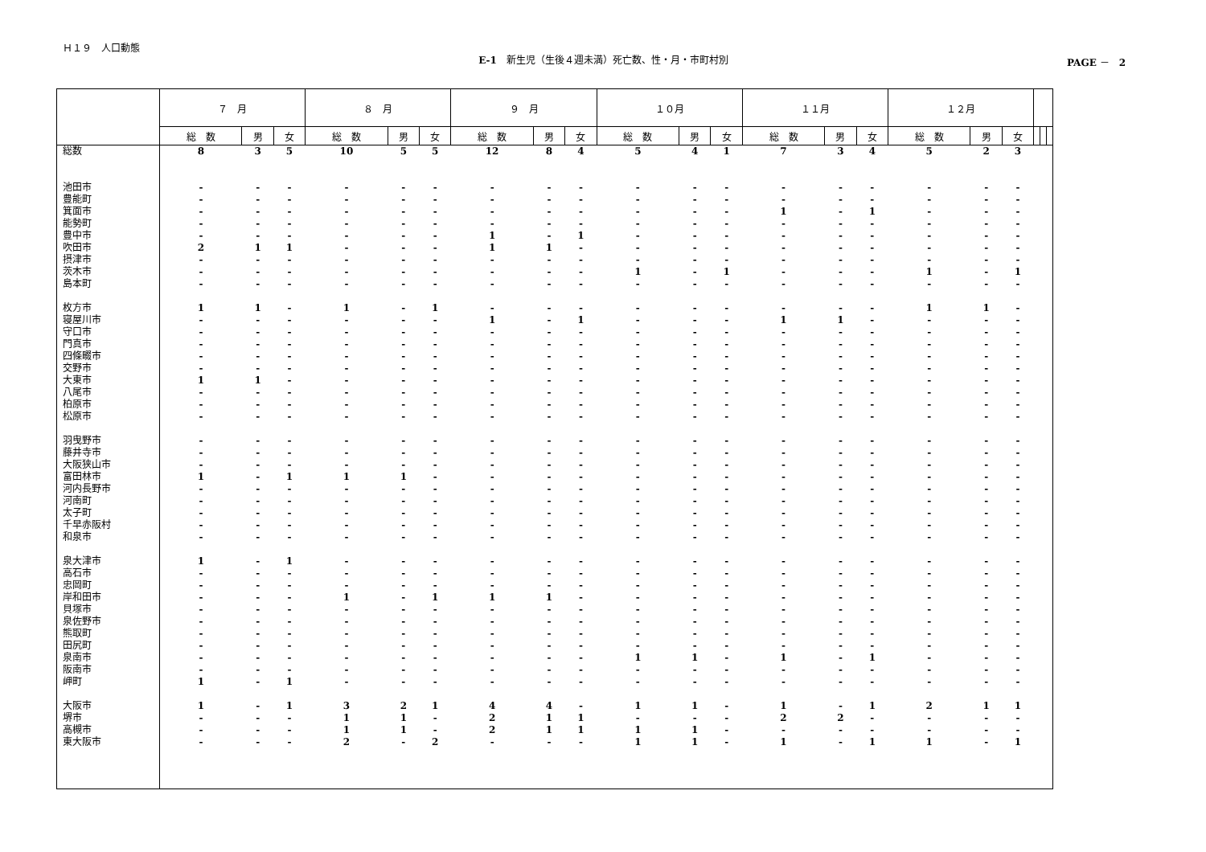Ｈ１９　人口動態
E-1　新生児（生後４週未満）死亡数、性・月・市町村別
PAGE －　2
| | ７ 月 | | | ８ 月 | | | ９ 月 | | | １０月 | | | １１月 | | | １２月 | | | | | |
| --- | --- | --- | --- | --- | --- | --- | --- | --- | --- | --- | --- | --- | --- | --- | --- | --- | --- | --- | --- | --- | --- |
| | 総 数 | 男 | 女 | 総 数 | 男 | 女 | 総 数 | 男 | 女 | 総 数 | 男 | 女 | 総 数 | 男 | 女 | 総 数 | 男 | 女 | | | |
| 総数 | 8 | 3 | 5 | 10 | 5 | 5 | 12 | 8 | 4 | 5 | 4 | 1 | 7 | 3 | 4 | 5 | 2 | 3 | | | |
| 池田市 | - | - | - | - | - | - | - | - | - | - | - | - | - | - | - | - | - | - | | | |
| 豊能町 | - | - | - | - | - | - | - | - | - | - | - | - | - | - | - | - | - | - | | | |
| 箕面市 | - | - | - | - | - | - | - | - | - | - | - | - | 1 | - | 1 | - | - | - | | | |
| 能勢町 | - | - | - | - | - | - | - | - | - | - | - | - | - | - | - | - | - | - | | | |
| 豊中市 | - | - | - | - | - | - | 1 | - | 1 | - | - | - | - | - | - | - | - | - | | | |
| 吹田市 | 2 | 1 | 1 | - | - | - | 1 | 1 | - | - | - | - | - | - | - | - | - | - | | | |
| 摂津市 | - | - | - | - | - | - | - | - | - | - | - | - | - | - | - | - | - | - | | | |
| 茨木市 | - | - | - | - | - | - | - | - | - | 1 | - | 1 | - | - | - | 1 | - | 1 | | | |
| 島本町 | - | - | - | - | - | - | - | - | - | - | - | - | - | - | - | - | - | - | | | |
| 枚方市 | 1 | 1 | - | 1 | - | 1 | - | - | - | - | - | - | - | - | - | 1 | 1 | - | | | |
| 寝屋川市 | - | - | - | - | - | - | 1 | - | 1 | - | - | - | 1 | 1 | - | - | - | - | | | |
| 守口市 | - | - | - | - | - | - | - | - | - | - | - | - | - | - | - | - | - | - | | | |
| 門真市 | - | - | - | - | - | - | - | - | - | - | - | - | - | - | - | - | - | - | | | |
| 四條畷市 | - | - | - | - | - | - | - | - | - | - | - | - | - | - | - | - | - | - | | | |
| 交野市 | - | - | - | - | - | - | - | - | - | - | - | - | - | - | - | - | - | - | | | |
| 大東市 | 1 | 1 | - | - | - | - | - | - | - | - | - | - | - | - | - | - | - | - | | | |
| 八尾市 | - | - | - | - | - | - | - | - | - | - | - | - | - | - | - | - | - | - | | | |
| 柏原市 | - | - | - | - | - | - | - | - | - | - | - | - | - | - | - | - | - | - | | | |
| 松原市 | - | - | - | - | - | - | - | - | - | - | - | - | - | - | - | - | - | - | | | |
| 羽曳野市 | - | - | - | - | - | - | - | - | - | - | - | - | - | - | - | - | - | - | | | |
| 藤井寺市 | - | - | - | - | - | - | - | - | - | - | - | - | - | - | - | - | - | - | | | |
| 大阪狭山市 | - | - | - | - | - | - | - | - | - | - | - | - | - | - | - | - | - | - | | | |
| 富田林市 | 1 | - | 1 | 1 | 1 | - | - | - | - | - | - | - | - | - | - | - | - | - | | | |
| 河内長野市 | - | - | - | - | - | - | - | - | - | - | - | - | - | - | - | - | - | - | | | |
| 河南町 | - | - | - | - | - | - | - | - | - | - | - | - | - | - | - | - | - | - | | | |
| 太子町 | - | - | - | - | - | - | - | - | - | - | - | - | - | - | - | - | - | - | | | |
| 千早赤阪村 | - | - | - | - | - | - | - | - | - | - | - | - | - | - | - | - | - | - | | | |
| 和泉市 | - | - | - | - | - | - | - | - | - | - | - | - | - | - | - | - | - | - | | | |
| 泉大津市 | 1 | - | 1 | - | - | - | - | - | - | - | - | - | - | - | - | - | - | - | | | |
| 高石市 | - | - | - | - | - | - | - | - | - | - | - | - | - | - | - | - | - | - | | | |
| 忠岡町 | - | - | - | - | - | - | - | - | - | - | - | - | - | - | - | - | - | - | | | |
| 岸和田市 | - | - | - | 1 | - | 1 | 1 | 1 | - | - | - | - | - | - | - | - | - | - | | | |
| 貝塚市 | - | - | - | - | - | - | - | - | - | - | - | - | - | - | - | - | - | - | | | |
| 泉佐野市 | - | - | - | - | - | - | - | - | - | - | - | - | - | - | - | - | - | - | | | |
| 熊取町 | - | - | - | - | - | - | - | - | - | - | - | - | - | - | - | - | - | - | | | |
| 田尻町 | - | - | - | - | - | - | - | - | - | - | - | - | - | - | - | - | - | - | | | |
| 泉南市 | - | - | - | - | - | - | - | - | - | 1 | 1 | - | 1 | - | 1 | - | - | - | | | |
| 阪南市 | - | - | - | - | - | - | - | - | - | - | - | - | - | - | - | - | - | - | | | |
| 岬町 | 1 | - | 1 | - | - | - | - | - | - | - | - | - | - | - | - | - | - | - | | | |
| 大阪市 | 1 | - | 1 | 3 | 2 | 1 | 4 | 4 | - | 1 | 1 | - | 1 | - | 1 | 2 | 1 | 1 | | | |
| 堺市 | - | - | - | 1 | 1 | - | 2 | 1 | 1 | - | - | - | 2 | 2 | - | - | - | - | | | |
| 高槻市 | - | - | - | 1 | 1 | - | 2 | 1 | 1 | 1 | 1 | - | - | - | - | - | - | - | | | |
| 東大阪市 | - | - | - | 2 | - | 2 | - | - | - | 1 | 1 | - | 1 | - | 1 | 1 | - | 1 | | | |